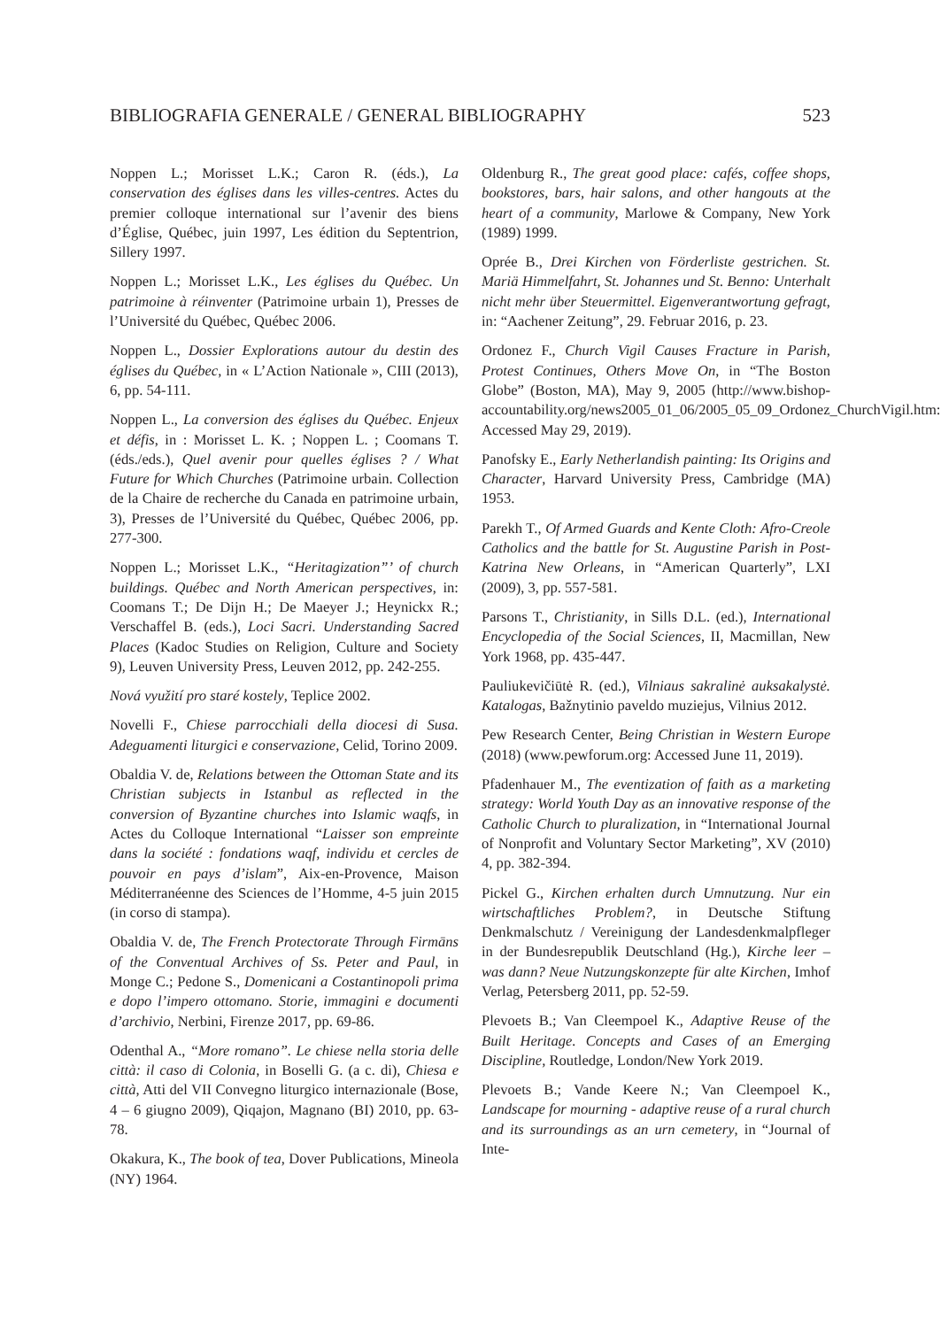BIBLIOGRAFIA GENERALE / GENERAL BIBLIOGRAPHY 523
Noppen L.; Morisset L.K.; Caron R. (éds.), La conservation des églises dans les villes-centres. Actes du premier colloque international sur l’avenir des biens d’Église, Québec, juin 1997, Les édition du Septentrion, Sillery 1997.
Noppen L.; Morisset L.K., Les églises du Québec. Un patrimoine à réinventer (Patrimoine urbain 1), Presses de l’Université du Québec, Québec 2006.
Noppen L., Dossier Explorations autour du destin des églises du Québec, in « L’Action Nationale », CIII (2013), 6, pp. 54-111.
Noppen L., La conversion des églises du Québec. Enjeux et défis, in : Morisset L. K. ; Noppen L. ; Coomans T. (éds./eds.), Quel avenir pour quelles églises ? / What Future for Which Churches (Patrimoine urbain. Collection de la Chaire de recherche du Canada en patrimoine urbain, 3), Presses de l’Université du Québec, Québec 2006, pp. 277-300.
Noppen L.; Morisset L.K., “Heritagization”’ of church buildings. Québec and North American perspectives, in: Coomans T.; De Dijn H.; De Maeyer J.; Heynickx R.; Verschaffel B. (eds.), Loci Sacri. Understanding Sacred Places (Kadoc Studies on Religion, Culture and Society 9), Leuven University Press, Leuven 2012, pp. 242-255.
Nová využití pro staré kostely, Teplice 2002.
Novelli F., Chiese parrocchiali della diocesi di Susa. Adeguamenti liturgici e conservazione, Celid, Torino 2009.
Obaldia V. de, Relations between the Ottoman State and its Christian subjects in Istanbul as reflected in the conversion of Byzantine churches into Islamic waqfs, in Actes du Colloque International “Laisser son empreinte dans la société : fondations waqf, individu et cercles de pouvoir en pays d’islam”, Aix-en-Provence, Maison Méditerranéenne des Sciences de l’Homme, 4-5 juin 2015 (in corso di stampa).
Obaldia V. de, The French Protectorate Through Firmāns of the Conventual Archives of Ss. Peter and Paul, in Monge C.; Pedone S., Domenicani a Costantinopoli prima e dopo l’impero ottomano. Storie, immagini e documenti d’archivio, Nerbini, Firenze 2017, pp. 69-86.
Odenthal A., “More romano”. Le chiese nella storia delle città: il caso di Colonia, in Boselli G. (a c. di), Chiesa e città, Atti del VII Convegno liturgico internazionale (Bose, 4 – 6 giugno 2009), Qiqajon, Magnano (BI) 2010, pp. 63-78.
Okakura, K., The book of tea, Dover Publications, Mineola (NY) 1964.
Oldenburg R., The great good place: cafés, coffee shops, bookstores, bars, hair salons, and other hangouts at the heart of a community, Marlowe & Company, New York (1989) 1999.
Oprée B., Drei Kirchen von Förderliste gestrichen. St. Mariä Himmelfahrt, St. Johannes und St. Benno: Unterhalt nicht mehr über Steuermittel. Eigenverantwortung gefragt, in: “Aachener Zeitung”, 29. Februar 2016, p. 23.
Ordonez F., Church Vigil Causes Fracture in Parish, Protest Continues, Others Move On, in “The Boston Globe” (Boston, MA), May 9, 2005 (http://www.bishop-accountability.org/news2005_01_06/2005_05_09_Ordonez_ChurchVigil.htm: Accessed May 29, 2019).
Panofsky E., Early Netherlandish painting: Its Origins and Character, Harvard University Press, Cambridge (MA) 1953.
Parekh T., Of Armed Guards and Kente Cloth: Afro-Creole Catholics and the battle for St. Augustine Parish in Post-Katrina New Orleans, in “American Quarterly”, LXI (2009), 3, pp. 557-581.
Parsons T., Christianity, in Sills D.L. (ed.), International Encyclopedia of the Social Sciences, II, Macmillan, New York 1968, pp. 435-447.
Pauliukevičiūtė R. (ed.), Vilniaus sakralinė auksakalystė. Katalogas, Bažnytinio paveldo muziejus, Vilnius 2012.
Pew Research Center, Being Christian in Western Europe (2018) (www.pewforum.org: Accessed June 11, 2019).
Pfadenhauer M., The eventization of faith as a marketing strategy: World Youth Day as an innovative response of the Catholic Church to pluralization, in “International Journal of Nonprofit and Voluntary Sector Marketing”, XV (2010) 4, pp. 382-394.
Pickel G., Kirchen erhalten durch Umnutzung. Nur ein wirtschaftliches Problem?, in Deutsche Stiftung Denkmalschutz / Vereinigung der Landesdenkmalpfleger in der Bundesrepublik Deutschland (Hg.), Kirche leer – was dann? Neue Nutzungskonzepte für alte Kirchen, Imhof Verlag, Petersberg 2011, pp. 52-59.
Plevoets B.; Van Cleempoel K., Adaptive Reuse of the Built Heritage. Concepts and Cases of an Emerging Discipline, Routledge, London/New York 2019.
Plevoets B.; Vande Keere N.; Van Cleempoel K., Landscape for mourning - adaptive reuse of a rural church and its surroundings as an urn cemetery, in “Journal of Inte-